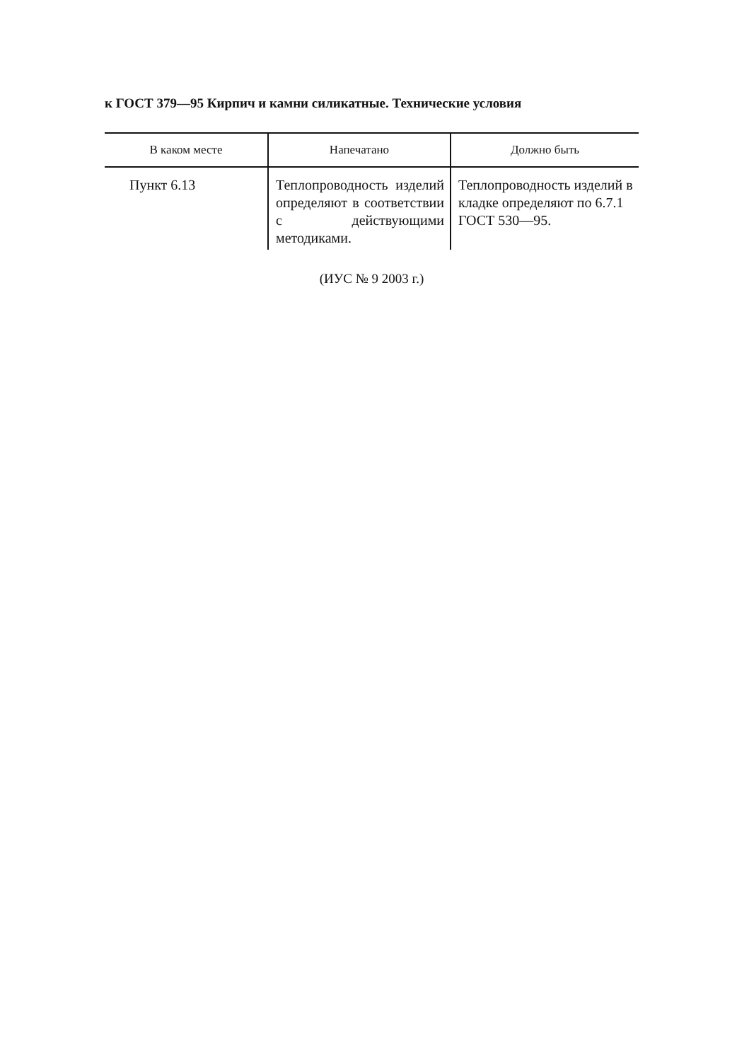к ГОСТ 379—95 Кирпич и камни силикатные. Технические условия
| В каком месте | Напечатано | Должно быть |
| --- | --- | --- |
| Пункт 6.13 | Теплопроводность изделий определяют в соответствии с действующими методиками. | Теплопроводность изделий в кладке определяют по 6.7.1 ГОСТ 530—95. |
(ИУС № 9 2003 г.)